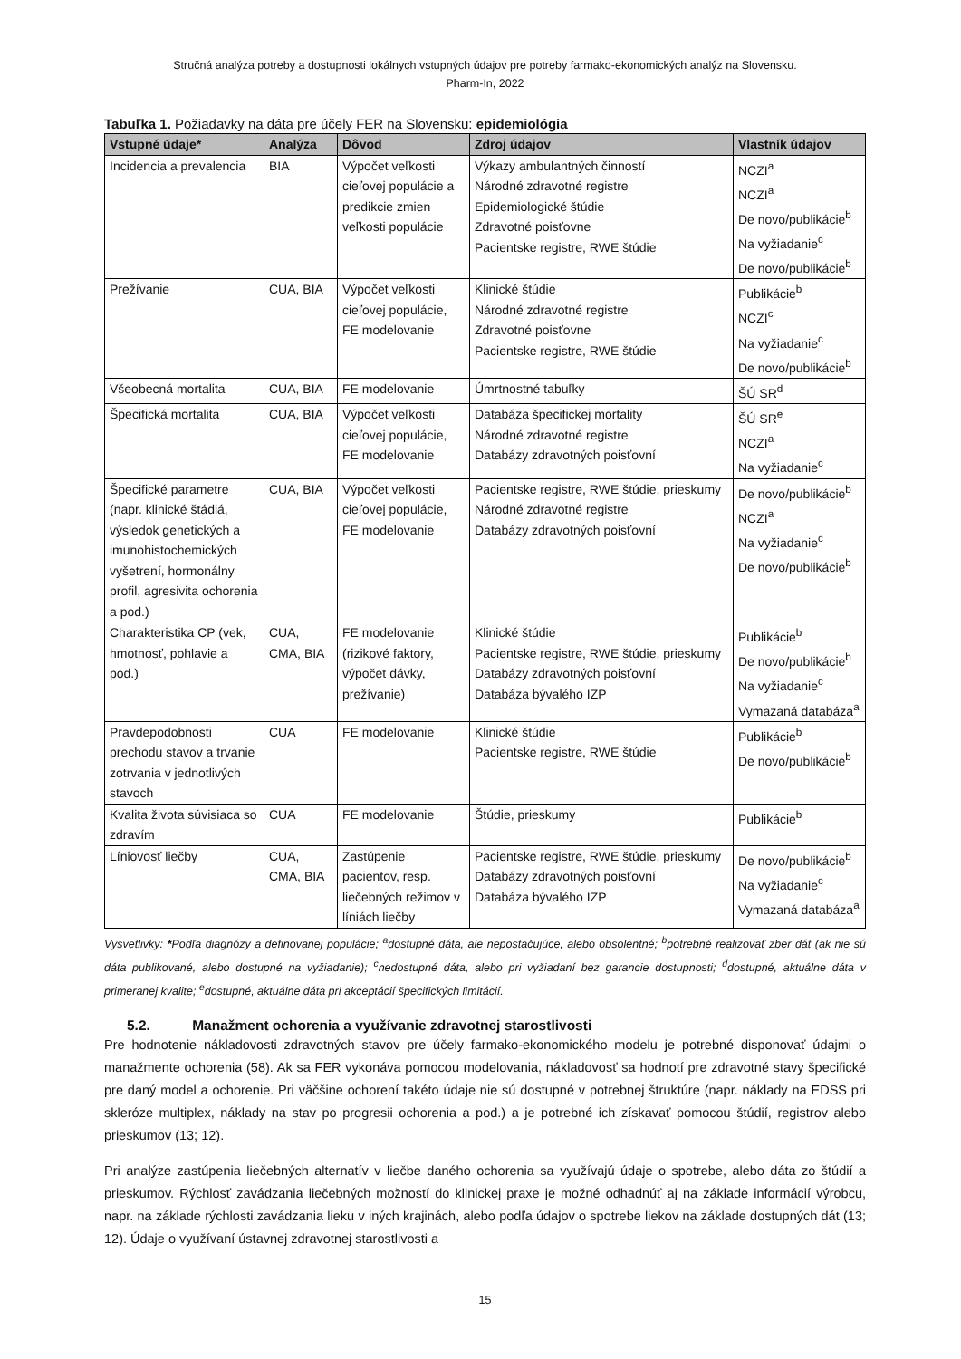Stručná analýza potreby a dostupnosti lokálnych vstupných údajov pre potreby farmako-ekonomických analýz na Slovensku.
Pharm-In, 2022
Tabuľka 1. Požiadavky na dáta pre účely FER na Slovensku: epidemiológia
| Vstupné údaje* | Analýza | Dôvod | Zdroj údajov | Vlastník údajov |
| --- | --- | --- | --- | --- |
| Incidencia a prevalencia | BIA | Výpočet veľkosti cieľovej populácie a predikcie zmien veľkosti populácie | Výkazy ambulantných činností Národné zdravotné registre Epidemiologické štúdie Zdravotné poisťovne Pacientske registre, RWE štúdie | NCZI<sup>a</sup> NCZI<sup>a</sup> De novo/publikácie<sup>b</sup> Na vyžiadanie<sup>c</sup> De novo/publikácie<sup>b</sup> |
| Prežívanie | CUA, BIA | Výpočet veľkosti cieľovej populácie, FE modelovanie | Klinické štúdie Národné zdravotné registre Zdravotné poisťovne Pacientske registre, RWE štúdie | Publikácie<sup>b</sup> NCZI<sup>c</sup> Na vyžiadanie<sup>c</sup> De novo/publikácie<sup>b</sup> |
| Všeobecná mortalita | CUA, BIA | FE modelovanie | Úmrtnostné tabuľky | ŠÚ SR<sup>d</sup> |
| Špecifická mortalita | CUA, BIA | Výpočet veľkosti cieľovej populácie, FE modelovanie | Databáza špecifickej mortality Národné zdravotné registre Databázy zdravotných poisťovní | ŠÚ SR<sup>e</sup> NCZI<sup>a</sup> Na vyžiadanie<sup>c</sup> |
| Špecifické parametre (napr. klinické štádiá, výsledok genetických a imunohistochemických vyšetrení, hormonálny profil, agresivita ochorenia a pod.) | CUA, BIA | Výpočet veľkosti cieľovej populácie, FE modelovanie | Pacientske registre, RWE štúdie, prieskumy Národné zdravotné registre Databázy zdravotných poisťovní | De novo/publikácie<sup>b</sup> NCZI<sup>a</sup> Na vyžiadanie<sup>c</sup> De novo/publikácie<sup>b</sup> |
| Charakteristika CP (vek, hmotnosť, pohlavie a pod.) | CUA, CMA, BIA | FE modelovanie (rizikové faktory, výpočet dávky, prežívanie) | Klinické štúdie Pacientske registre, RWE štúdie, prieskumy Databázy zdravotných poisťovní Databáza bývalého IZP | Publikácie<sup>b</sup> De novo/publikácie<sup>b</sup> Na vyžiadanie<sup>c</sup> Vymazaná databáza<sup>a</sup> |
| Pravdepodobnosti prechodu stavov a trvanie zotrvania v jednotlivých stavoch | CUA | FE modelovanie | Klinické štúdie Pacientske registre, RWE štúdie | Publikácie<sup>b</sup> De novo/publikácie<sup>b</sup> |
| Kvalita života súvisiaca so zdravím | CUA | FE modelovanie | Štúdie, prieskumy | Publikácie<sup>b</sup> |
| Líniovosť liečby | CUA, CMA, BIA | Zastúpenie pacientov, resp. liečebných režimov v líniách liečby | Pacientske registre, RWE štúdie, prieskumy Databázy zdravotných poisťovní Databáza bývalého IZP | De novo/publikácie<sup>b</sup> Na vyžiadanie<sup>c</sup> Vymazaná databáza<sup>a</sup> |
Vysvetlivky: *Podľa diagnózy a definovanej populácie; <sup>a</sup>dostupné dáta, ale nepostačujúce, alebo obsolentné; <sup>b</sup>potrebné realizovať zber dát (ak nie sú dáta publikované, alebo dostupné na vyžiadanie); <sup>c</sup>nedostupné dáta, alebo pri vyžiadaní bez garancie dostupnosti; <sup>d</sup>dostupné, aktuálne dáta v primeranej kvalite; <sup>e</sup>dostupné, aktuálne dáta pri akceptácií špecifických limitácií.
5.2. Manažment ochorenia a využívanie zdravotnej starostlivosti
Pre hodnotenie nákladovosti zdravotných stavov pre účely farmako-ekonomického modelu je potrebné disponovať údajmi o manažmente ochorenia (58). Ak sa FER vykonáva pomocou modelovania, nákladovosť sa hodnotí pre zdravotné stavy špecifické pre daný model a ochorenie. Pri väčšine ochorení takéto údaje nie sú dostupné v potrebnej štruktúre (napr. náklady na EDSS pri skleróze multiplex, náklady na stav po progresii ochorenia a pod.) a je potrebné ich získavať pomocou štúdií, registrov alebo prieskumov (13; 12).
Pri analýze zastúpenia liečebných alternatív v liečbe daného ochorenia sa využívajú údaje o spotrebe, alebo dáta zo štúdií a prieskumov. Rýchlosť zavádzania liečebných možností do klinickej praxe je možné odhadnúť aj na základe informácií výrobcu, napr. na základe rýchlosti zavádzania lieku v iných krajinách, alebo podľa údajov o spotrebe liekov na základe dostupných dát (13; 12). Údaje o využívaní ústavnej zdravotnej starostlivosti a
15